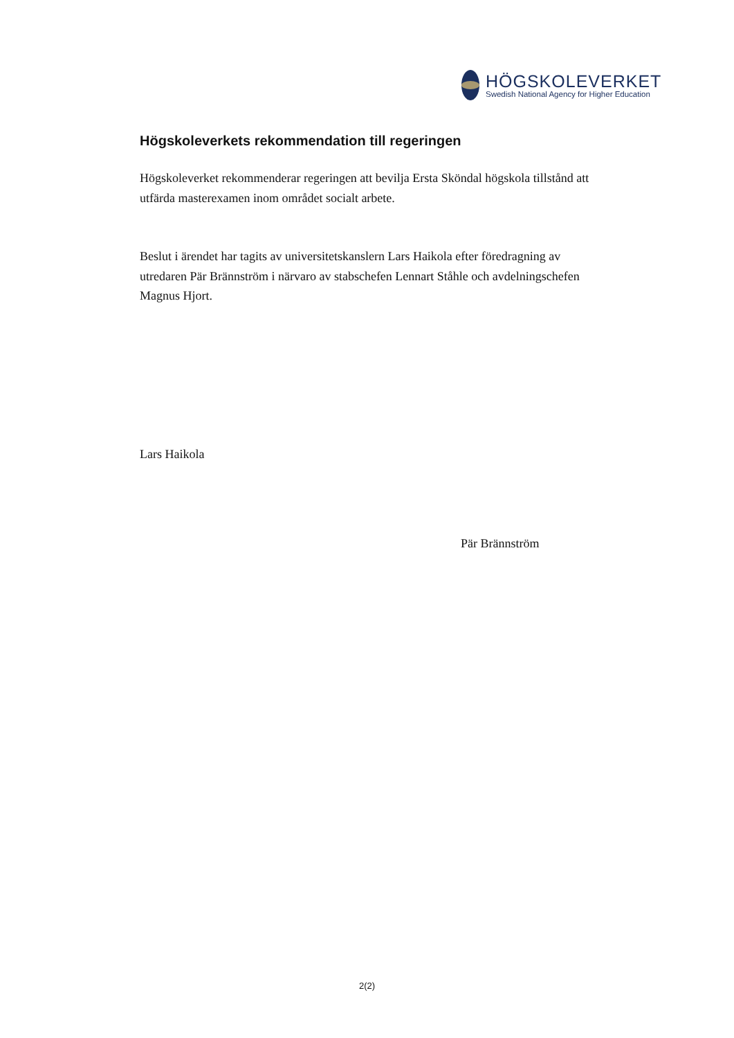HÖGSKOLEVERKET
Swedish National Agency for Higher Education
Högskoleverkets rekommendation till regeringen
Högskoleverket rekommenderar regeringen att bevilja Ersta Sköndal högskola tillstånd att utfärda masterexamen inom området socialt arbete.
Beslut i ärendet har tagits av universitetskanslern Lars Haikola efter föredragning av utredaren Pär Brännström i närvaro av stabschefen Lennart Ståhle och avdelningschefen Magnus Hjort.
Lars Haikola
Pär Brännström
2(2)